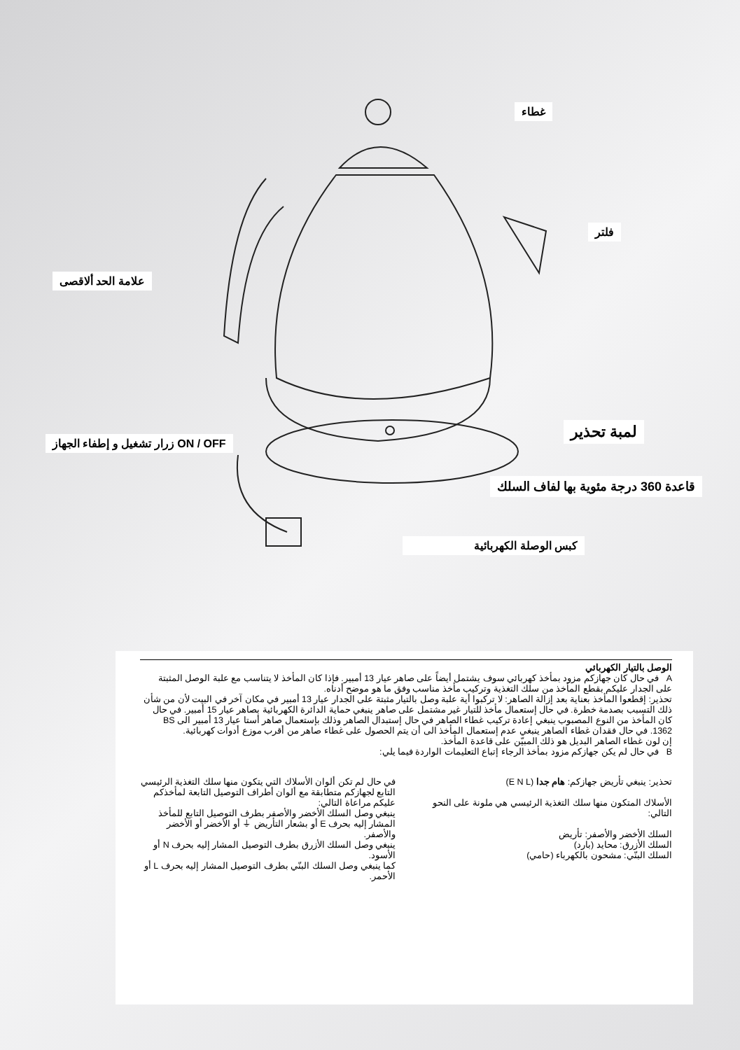غطاء
فلتر
علامة الحد ألاقصى
لمبة تحذير
ON / OFF زرار تشغيل و إطفاء الجهاز
قاعدة 360 درجة مئوية بها لفاف السلك
كبس الوصلة الكهربائية
الوصل بالتيار الكهربائي
A في حال كان جهازكم مزود بمأخذ كهربائي سوف يشتمل أيضاً على صاهر عيار 13 أمبير. فإذا كان المأخذ لا يتناسب مع علبة الوصل المثبتة على الجدار عليكم بقطع المأخذ من سلك التغذية وتركيب مأخذ مناسب وفق ما هو موضح أدناه.
تحذير: إقطعوا المأخذ بعناية بعد إزالة الصاهر: لا تركبوا أية علبة وصل بالتيار مثبتة على الجدار عيار 13 أمبير في مكان آخر في البيت لأن من شأن ذلك التسبب بصدمة خطرة. في حال إستعمال مأخذ للتيار غير مشتمل على صاهر ينبغي حماية الدائرة الكهربائية بصاهر عيار 15 أمبير. في حال كان المأخذ من النوع المصبوب ينبغي إعادة تركيب غطاء الصاهر في حال إستبدال الصاهر وذلك بإستعمال صاهر أستا عيار 13 أمبير الى BS 1362. في حال فقدان غطاء الصاهر ينبغي عدم إستعمال المأخذ الى أن يتم الحصول على غطاء صاهر من أقرب موزع أدوات كهربائية.
إن لون غطاء الصاهر البديل هو ذلك المبيّن على قاعدة المأخذ.
B في حال لم يكن جهازكم مزود بمأخذ الرجاء إتباع التعليمات الواردة فيما يلي:
تحذير: ينبغي تأريض جهازكم: هام جدا (E N L)
الأسلاك المتكون منها سلك التغذية الرئيسي هي ملونة على النحو التالي:
السلك الأخضر والأصفر: تأريض
السلك الأزرق: محايد (بارد)
السلك البنّي: مشحون بالكهرباء (حامي)
في حال لم تكن ألوان الأسلاك التي يتكون منها سلك التغذية الرئيسي التابع لجهازكم متطابقة مع ألوان أطراف التوصيل التابعة لمأخذكم عليكم مراعاة التالي:
ينبغي وصل السلك الأخضر والأصفر بطرف التوصيل التابع للمأخذ المشار إليه بحرف E أو بشعار التأريض ⏚ أو الأخضر أو الأخضر والأصفر.
ينبغي وصل السلك الأزرق بطرف التوصيل المشار إليه بحرف N أو الأسود.
كما ينبغي وصل السلك البنّي بطرف التوصيل المشار إليه بحرف L أو الأحمر.